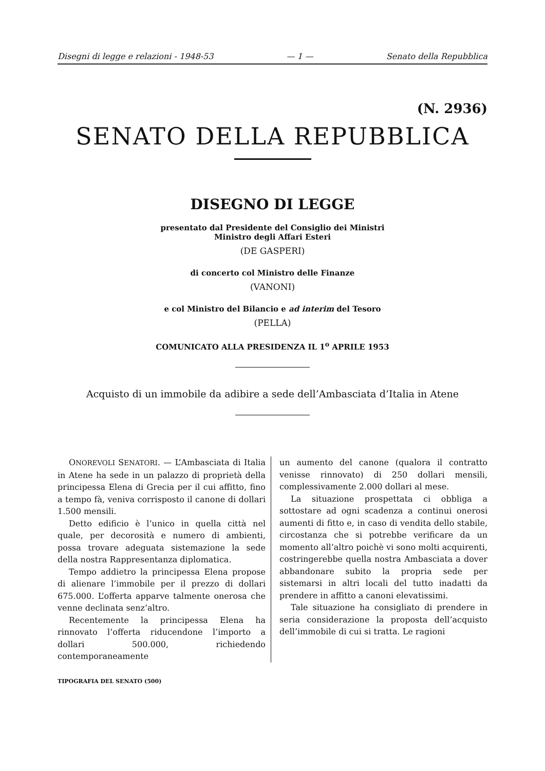Disegni di legge e relazioni - 1948-53 — 1 — Senato della Repubblica
(N. 2936)
SENATO DELLA REPUBBLICA
DISEGNO DI LEGGE
presentato dal Presidente del Consiglio dei Ministri
Ministro degli Affari Esteri
(DE GASPERI)
di concerto col Ministro delle Finanze
(VANONI)
e col Ministro del Bilancio e ad interim del Tesoro
(PELLA)
COMUNICATO ALLA PRESIDENZA IL 1<sup>o</sup> APRILE 1953
Acquisto di un immobile da adibire a sede dell’Ambasciata d’Italia in Atene
ONOREVOLI SENATORI. — L’Ambasciata di Italia in Atene ha sede in un palazzo di proprietà della principessa Elena di Grecia per il cui affitto, fino a tempo fà, veniva corrisposto il canone di dollari 1.500 mensili.
Detto edificio è l’unico in quella città nel quale, per decorosità e numero di ambienti, possa trovare adeguata sistemazione la sede della nostra Rappresentanza diplomatica.
Tempo addietro la principessa Elena propose di alienare l’immobile per il prezzo di dollari 675.000. L’offerta apparve talmente onerosa che venne declinata senz’altro.
Recentemente la principessa Elena ha rinnovato l’offerta riducendone l’importo a dollari 500.000, richiedendo contemporaneamente
un aumento del canone (qualora il contratto venisse rinnovato) di 250 dollari mensili, complessivamente 2.000 dollari al mese.
La situazione prospettata ci obbliga a sottostare ad ogni scadenza a continui onerosi aumenti di fitto e, in caso di vendita dello stabile, circostanza che si potrebbe verificare da un momento all’altro poichè vi sono molti acquirenti, costringerebbe quella nostra Ambasciata a dover abbandonare subito la propria sede per sistemarsi in altri locali del tutto inadatti da prendere in affitto a canoni elevatissimi.
Tale situazione ha consigliato di prendere in seria considerazione la proposta dell’acquisto dell’immobile di cui si tratta. Le ragioni
TIPOGRAFIA DEL SENATO (500)